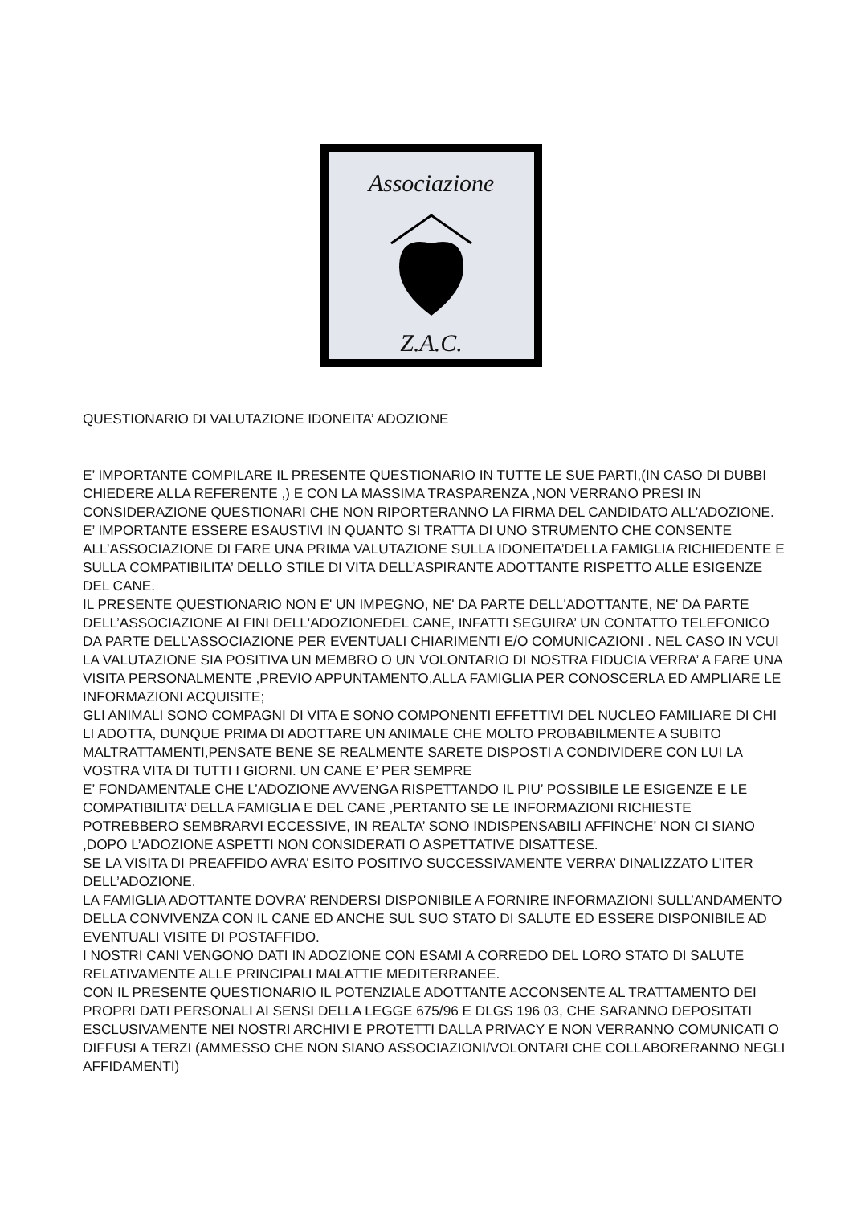Associazione
Z.A.C.
QUESTIONARIO DI VALUTAZIONE IDONEITA’ ADOZIONE
E’ IMPORTANTE COMPILARE IL PRESENTE QUESTIONARIO IN TUTTE LE SUE PARTI,(IN CASO DI DUBBI CHIEDERE ALLA REFERENTE ,) E CON LA MASSIMA TRASPARENZA ,NON VERRANO PRESI IN CONSIDERAZIONE QUESTIONARI CHE NON RIPORTERANNO LA FIRMA DEL CANDIDATO ALL’ADOZIONE.
E’ IMPORTANTE ESSERE ESAUSTIVI IN QUANTO SI TRATTA DI UNO STRUMENTO CHE CONSENTE ALL’ASSOCIAZIONE DI FARE UNA PRIMA VALUTAZIONE SULLA IDONEITA’DELLA FAMIGLIA RICHIEDENTE E SULLA COMPATIBILITA’ DELLO STILE DI VITA DELL’ASPIRANTE ADOTTANTE RISPETTO ALLE ESIGENZE DEL CANE.
IL PRESENTE QUESTIONARIO NON E' UN IMPEGNO, NE' DA PARTE DELL'ADOTTANTE, NE' DA PARTE DELL’ASSOCIAZIONE AI FINI DELL'ADOZIONEDEL CANE, INFATTI SEGUIRA’ UN CONTATTO TELEFONICO DA PARTE DELL’ASSOCIAZIONE PER EVENTUALI CHIARIMENTI E/O COMUNICAZIONI . NEL CASO IN VCUI LA VALUTAZIONE SIA POSITIVA UN MEMBRO O UN VOLONTARIO DI NOSTRA FIDUCIA VERRA’ A FARE UNA VISITA PERSONALMENTE ,PREVIO APPUNTAMENTO,ALLA FAMIGLIA PER CONOSCERLA ED AMPLIARE LE INFORMAZIONI ACQUISITE;
GLI ANIMALI SONO COMPAGNI DI VITA E SONO COMPONENTI EFFETTIVI DEL NUCLEO FAMILIARE DI CHI LI ADOTTA, DUNQUE PRIMA DI ADOTTARE UN ANIMALE CHE MOLTO PROBABILMENTE A SUBITO MALTRATTAMENTI,PENSATE BENE SE REALMENTE SARETE DISPOSTI A CONDIVIDERE CON LUI LA VOSTRA VITA DI TUTTI I GIORNI. UN CANE E’ PER SEMPRE
E’ FONDAMENTALE CHE L’ADOZIONE AVVENGA RISPETTANDO IL PIU’ POSSIBILE LE ESIGENZE E LE COMPATIBILITA’ DELLA FAMIGLIA E DEL CANE ,PERTANTO SE LE INFORMAZIONI RICHIESTE POTREBBERO SEMBRARVI ECCESSIVE, IN REALTA’ SONO INDISPENSABILI AFFINCHE’ NON CI SIANO ,DOPO L’ADOZIONE ASPETTI NON CONSIDERATI O ASPETTATIVE DISATTESE.
SE LA VISITA DI PREAFFIDO AVRA’ ESITO POSITIVO SUCCESSIVAMENTE VERRA’ DINALIZZATO L’ITER DELL’ADOZIONE.
LA FAMIGLIA ADOTTANTE DOVRA’ RENDERSI DISPONIBILE A FORNIRE INFORMAZIONI SULL’ANDAMENTO DELLA CONVIVENZA CON IL CANE ED ANCHE SUL SUO STATO DI SALUTE ED ESSERE DISPONIBILE AD EVENTUALI VISITE DI POSTAFFIDO.
I NOSTRI CANI VENGONO DATI IN ADOZIONE CON ESAMI A CORREDO DEL LORO STATO DI SALUTE RELATIVAMENTE ALLE PRINCIPALI MALATTIE MEDITERRANEE.
CON IL PRESENTE QUESTIONARIO IL POTENZIALE ADOTTANTE ACCONSENTE AL TRATTAMENTO DEI PROPRI DATI PERSONALI AI SENSI DELLA LEGGE 675/96 E DLGS 196 03, CHE SARANNO DEPOSITATI ESCLUSIVAMENTE NEI NOSTRI ARCHIVI E PROTETTI DALLA PRIVACY E NON VERRANNO COMUNICATI O DIFFUSI A TERZI (AMMESSO CHE NON SIANO ASSOCIAZIONI/VOLONTARI CHE COLLABORERANNO NEGLI AFFIDAMENTI)